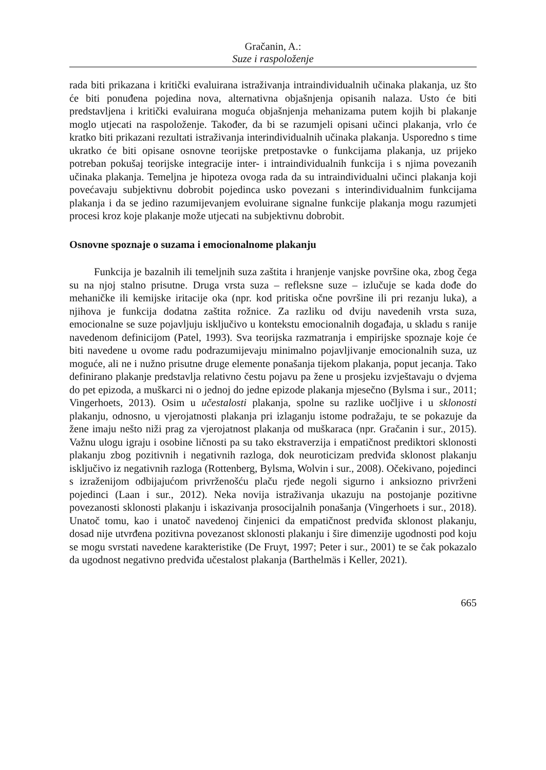Gračanin, A.:
Suze i raspoloženje
rada biti prikazana i kritički evaluirana istraživanja intraindividualnih učinaka plakanja, uz što će biti ponuđena pojedina nova, alternativna objašnjenja opisanih nalaza. Usto će biti predstavljena i kritički evaluirana moguća objašnjenja mehanizama putem kojih bi plakanje moglo utjecati na raspoloženje. Također, da bi se razumjeli opisani učinci plakanja, vrlo će kratko biti prikazani rezultati istraživanja interindividualnih učinaka plakanja. Usporedno s time ukratko će biti opisane osnovne teorijske pretpostavke o funkcijama plakanja, uz prijeko potreban pokušaj teorijske integracije inter- i intraindividualnih funkcija i s njima povezanih učinaka plakanja. Temeljna je hipoteza ovoga rada da su intraindividualni učinci plakanja koji povećavaju subjektivnu dobrobit pojedinca usko povezani s interindividualnim funkcijama plakanja i da se jedino razumijevanjem evoluirane signalne funkcije plakanja mogu razumjeti procesi kroz koje plakanje može utjecati na subjektivnu dobrobit.
Osnovne spoznaje o suzama i emocionalnome plakanju
Funkcija je bazalnih ili temeljnih suza zaštita i hranjenje vanjske površine oka, zbog čega su na njoj stalno prisutne. Druga vrsta suza – refleksne suze – izlučuje se kada dođe do mehaničke ili kemijske iritacije oka (npr. kod pritiska očne površine ili pri rezanju luka), a njihova je funkcija dodatna zaštita rožnice. Za razliku od dviju navedenih vrsta suza, emocionalne se suze pojavljuju isključivo u kontekstu emocionalnih događaja, u skladu s ranije navedenom definicijom (Patel, 1993). Sva teorijska razmatranja i empirijske spoznaje koje će biti navedene u ovome radu podrazumijevaju minimalno pojavljivanje emocionalnih suza, uz moguće, ali ne i nužno prisutne druge elemente ponašanja tijekom plakanja, poput jecanja. Tako definirano plakanje predstavlja relativno čestu pojavu pa žene u prosjeku izvještavaju o dvjema do pet epizoda, a muškarci ni o jednoj do jedne epizode plakanja mjesečno (Bylsma i sur., 2011; Vingerhoets, 2013). Osim u učestalosti plakanja, spolne su razlike uočljive i u sklonosti plakanju, odnosno, u vjerojatnosti plakanja pri izlaganju istome podražaju, te se pokazuje da žene imaju nešto niži prag za vjerojatnost plakanja od muškaraca (npr. Gračanin i sur., 2015). Važnu ulogu igraju i osobine ličnosti pa su tako ekstraverzija i empatičnost prediktori sklonosti plakanju zbog pozitivnih i negativnih razloga, dok neuroticizam predviđa sklonost plakanju isključivo iz negativnih razloga (Rottenberg, Bylsma, Wolvin i sur., 2008). Očekivano, pojedinci s izraženijom odbijajućom privrženošću plaču rjeđe negoli sigurno i anksiozno privrženi pojedinci (Laan i sur., 2012). Neka novija istraživanja ukazuju na postojanje pozitivne povezanosti sklonosti plakanju i iskazivanja prosocijalnih ponašanja (Vingerhoets i sur., 2018). Unatoč tomu, kao i unatoč navedenoj činjenici da empatičnost predviđa sklonost plakanju, dosad nije utvrđena pozitivna povezanost sklonosti plakanju i šire dimenzije ugodnosti pod koju se mogu svrstati navedene karakteristike (De Fruyt, 1997; Peter i sur., 2001) te se čak pokazalo da ugodnost negativno predviđa učestalost plakanja (Barthelmäs i Keller, 2021).
665